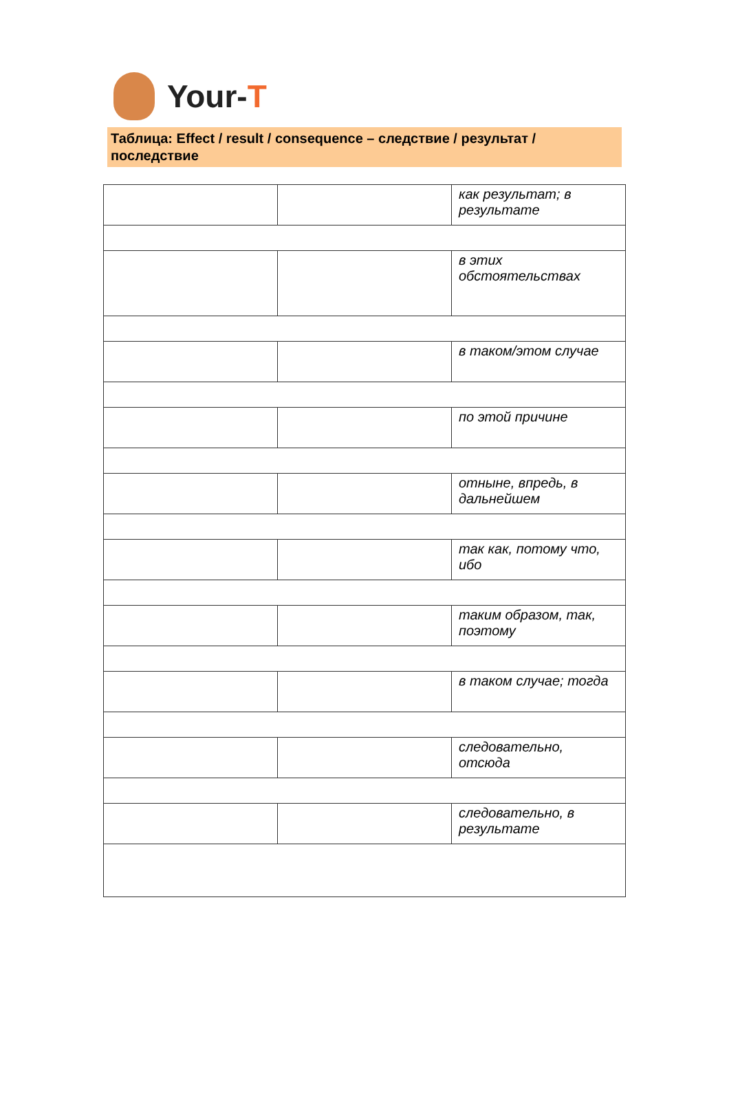Your-T
Таблица: Effect / result / consequence – следствие / результат / последствие
| | | как результат; в результате |
| | | в этих обстоятельствах |
| | | в таком/этом случае |
| | | по этой причине |
| | | отныне, впредь, в дальнейшем |
| | | так как, потому что, ибо |
| | | таким образом, так, поэтому |
| | | в таком случае; тогда |
| | | следовательно, отсюда |
| | | следовательно, в результате |